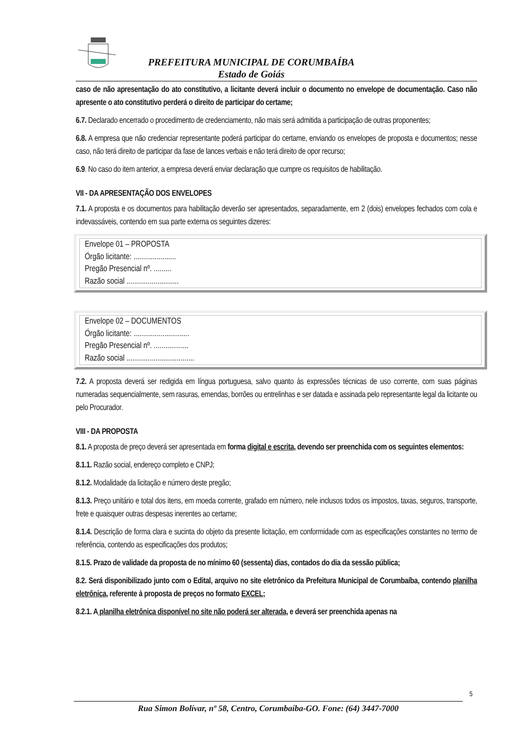PREFEITURA MUNICIPAL DE CORUMBAÍBA
Estado de Goiás
caso de não apresentação do ato constitutivo, a licitante deverá incluir o documento no envelope de documentação. Caso não apresente o ato constitutivo perderá o direito de participar do certame;
6.7. Declarado encerrado o procedimento de credenciamento, não mais será admitida a participação de outras proponentes;
6.8. A empresa que não credenciar representante poderá participar do certame, enviando os envelopes de proposta e documentos; nesse caso, não terá direito de participar da fase de lances verbais e não terá direito de opor recurso;
6.9. No caso do item anterior, a empresa deverá enviar declaração que cumpre os requisitos de habilitação.
VII - DA APRESENTAÇÃO DOS ENVELOPES
7.1. A proposta e os documentos para habilitação deverão ser apresentados, separadamente, em 2 (dois) envelopes fechados com cola e indevassáveis, contendo em sua parte externa os seguintes dizeres:
Envelope 01 – PROPOSTA
Órgão licitante: ......................
Pregão Presencial nº. .........
Razão social ...........................
Envelope 02 – DOCUMENTOS
Órgão licitante: .............................
Pregão Presencial nº. ..................
Razão social ...................................
7.2. A proposta deverá ser redigida em língua portuguesa, salvo quanto às expressões técnicas de uso corrente, com suas páginas numeradas sequencialmente, sem rasuras, emendas, borrões ou entrelinhas e ser datada e assinada pelo representante legal da licitante ou pelo Procurador.
VIII - DA PROPOSTA
8.1. A proposta de preço deverá ser apresentada em forma digital e escrita, devendo ser preenchida com os seguintes elementos:
8.1.1. Razão social, endereço completo e CNPJ;
8.1.2. Modalidade da licitação e número deste pregão;
8.1.3. Preço unitário e total dos itens, em moeda corrente, grafado em número, nele inclusos todos os impostos, taxas, seguros, transporte, frete e quaisquer outras despesas inerentes ao certame;
8.1.4. Descrição de forma clara e sucinta do objeto da presente licitação, em conformidade com as especificações constantes no termo de referência, contendo as especificações dos produtos;
8.1.5. Prazo de validade da proposta de no mínimo 60 (sessenta) dias, contados do dia da sessão pública;
8.2. Será disponibilizado junto com o Edital, arquivo no site eletrônico da Prefeitura Municipal de Corumbaíba, contendo planilha eletrônica, referente à proposta de preços no formato EXCEL;
8.2.1. A planilha eletrônica disponível no site não poderá ser alterada, e deverá ser preenchida apenas na
5
Rua Simon Bolívar, nº 58, Centro, Corumbaíba-GO. Fone: (64) 3447-7000